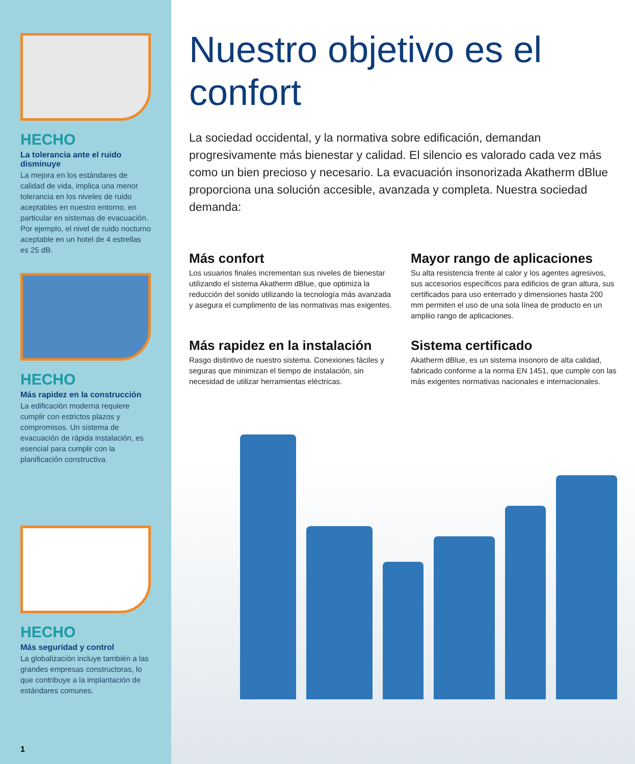HECHO
La tolerancia ante el ruido disminuye
La mejora en los estándares de calidad de vida, implica una menor tolerancia en los niveles de ruido aceptables en nuestro entorno, en particular en sistemas de evacuación. Por ejemplo, el nivel de ruido nocturno aceptable en un hotel de 4 estrellas es 25 dB.
HECHO
Más rapidez en la construcción
La edificación moderna requiere cumplir con estrictos plazos y compromisos. Un sistema de evacuación de rápida instalación, es esencial para cumplir con la planificación constructiva.
HECHO
Más seguridad y control
La globalización incluye también a las grandes empresas constructoras, lo que contribuye a la implantación de estándares comunes.
1
Nuestro objetivo es el confort
La sociedad occidental, y la normativa sobre edificación, demandan progresivamente más bienestar y calidad. El silencio es valorado cada vez más como un bien precioso y necesario. La evacuación insonorizada Akatherm dBlue proporciona una solución accesible, avanzada y completa. Nuestra sociedad demanda:
Más confort
Los usuarios finales incrementan sus niveles de bienestar utilizando el sistema Akatherm dBlue, que optimiza la reducción del sonido utilizando la tecnología más avanzada y asegura el cumplimento de las normativas mas exigentes.
Mayor rango de aplicaciones
Su alta resistencia frente al calor y los agentes agresivos, sus accesorios específicos para edificios de gran altura, sus certificados para uso enterrado y dimensiones hasta 200 mm permiten el uso de una sola línea de producto en un ampliio rango de aplicaciones.
Más rapidez en la instalación
Rasgo distintivo de nuestro sistema. Conexiones fáciles y seguras que minimizan el tiempo de instalación, sin necesidad de utilizar herramientas eléctricas.
Sistema certificado
Akatherm dBlue, es un sistema insonoro de alta calidad, fabricado conforme a la norma EN 1451, que cumple con las más exigentes normativas nacionales e internacionales.